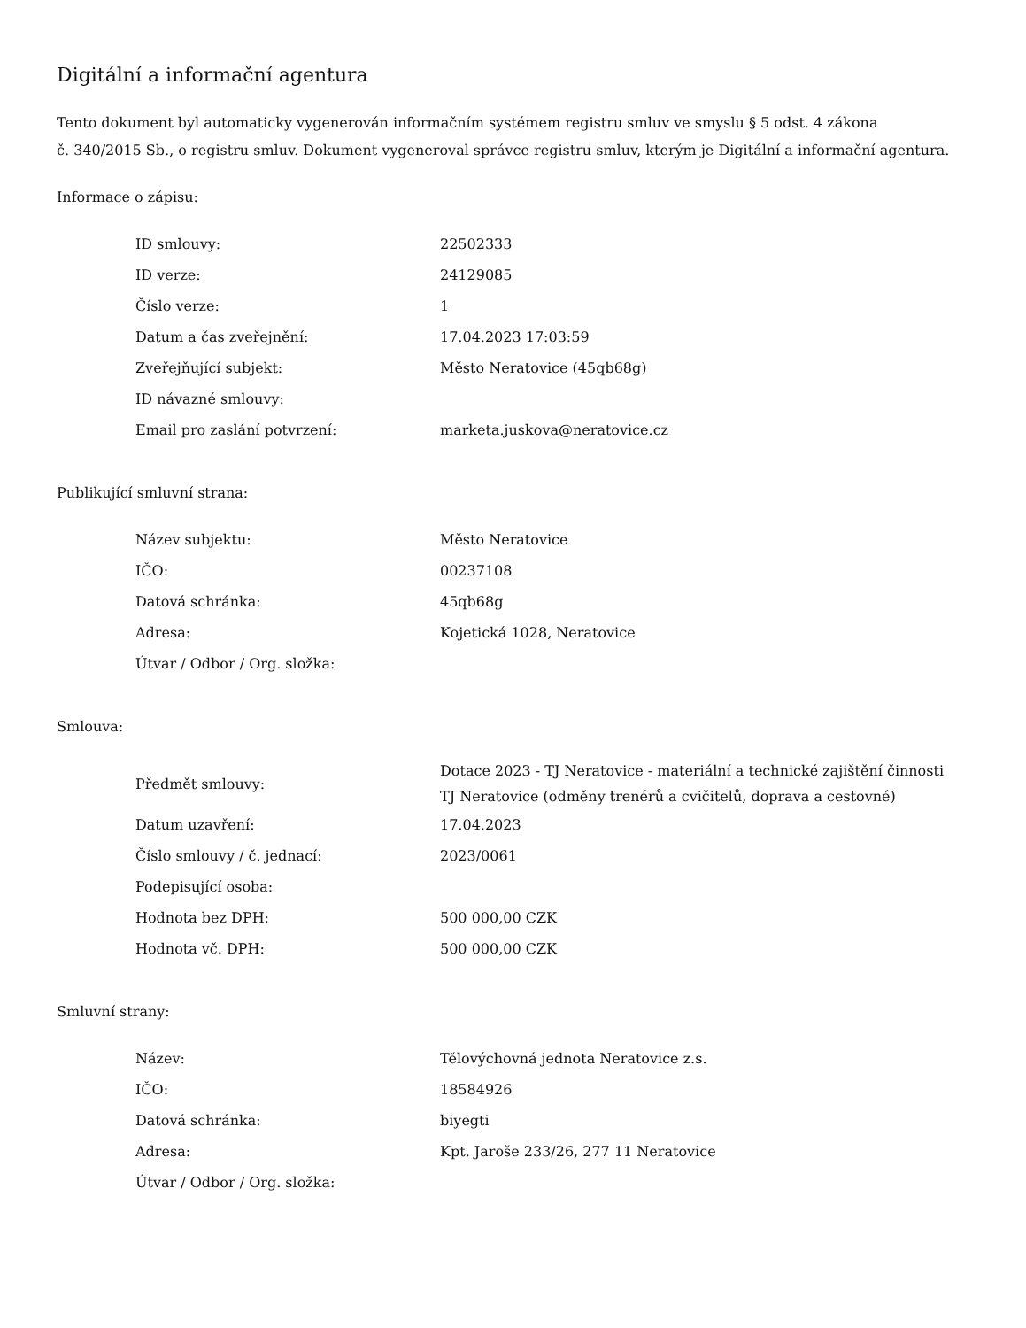Digitální a informační agentura
Tento dokument byl automaticky vygenerován informačním systémem registru smluv ve smyslu § 5 odst. 4 zákona
č. 340/2015 Sb., o registru smluv. Dokument vygeneroval správce registru smluv, kterým je Digitální a informační agentura.
Informace o zápisu:
| ID smlouvy: | 22502333 |
| ID verze: | 24129085 |
| Číslo verze: | 1 |
| Datum a čas zveřejnění: | 17.04.2023 17:03:59 |
| Zveřejňující subjekt: | Město Neratovice (45qb68g) |
| ID návazné smlouvy: | |
| Email pro zaslání potvrzení: | marketa.juskova@neratovice.cz |
Publikující smluvní strana:
| Název subjektu: | Město Neratovice |
| IČO: | 00237108 |
| Datová schránka: | 45qb68g |
| Adresa: | Kojetická 1028, Neratovice |
| Útvar / Odbor / Org. složka: | |
Smlouva:
| Předmět smlouvy: | Dotace 2023 - TJ Neratovice - materiální a technické zajištění činnosti TJ Neratovice (odměny trenérů a cvičitelů, doprava a cestovné) |
| Datum uzavření: | 17.04.2023 |
| Číslo smlouvy / č. jednací: | 2023/0061 |
| Podepisující osoba: | |
| Hodnota bez DPH: | 500 000,00 CZK |
| Hodnota vč. DPH: | 500 000,00 CZK |
Smluvní strany:
| Název: | Tělovýchovná jednota Neratovice z.s. |
| IČO: | 18584926 |
| Datová schránka: | biyegti |
| Adresa: | Kpt. Jaroše 233/26, 277 11 Neratovice |
| Útvar / Odbor / Org. složka: | |